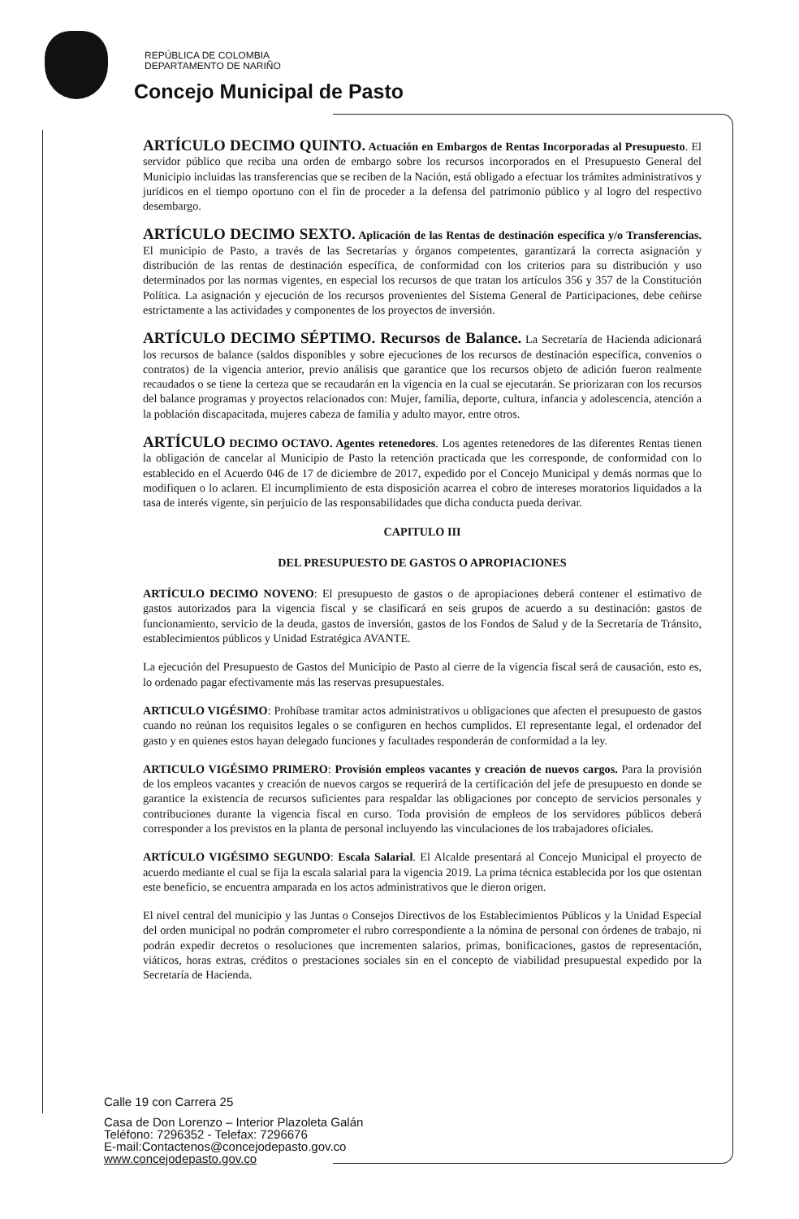REPÚBLICA DE COLOMBIA
DEPARTAMENTO DE NARIÑO
Concejo Municipal de Pasto
ARTÍCULO DECIMO QUINTO. Actuación en Embargos de Rentas Incorporadas al Presupuesto. El servidor público que reciba una orden de embargo sobre los recursos incorporados en el Presupuesto General del Municipio incluidas las transferencias que se reciben de la Nación, está obligado a efectuar los trámites administrativos y jurídicos en el tiempo oportuno con el fin de proceder a la defensa del patrimonio público y al logro del respectivo desembargo.
ARTÍCULO DECIMO SEXTO. Aplicación de las Rentas de destinación específica y/o Transferencias. El municipio de Pasto, a través de las Secretarías y órganos competentes, garantizará la correcta asignación y distribución de las rentas de destinación específica, de conformidad con los criterios para su distribución y uso determinados por las normas vigentes, en especial los recursos de que tratan los artículos 356 y 357 de la Constitución Política. La asignación y ejecución de los recursos provenientes del Sistema General de Participaciones, debe ceñirse estrictamente a las actividades y componentes de los proyectos de inversión.
ARTÍCULO DECIMO SÉPTIMO. Recursos de Balance. La Secretaría de Hacienda adicionará los recursos de balance (saldos disponibles y sobre ejecuciones de los recursos de destinación específica, convenios o contratos) de la vigencia anterior, previo análisis que garantice que los recursos objeto de adición fueron realmente recaudados o se tiene la certeza que se recaudarán en la vigencia en la cual se ejecutarán. Se priorizaran con los recursos del balance programas y proyectos relacionados con: Mujer, familia, deporte, cultura, infancia y adolescencia, atención a la población discapacitada, mujeres cabeza de familia y adulto mayor, entre otros.
ARTÍCULO DECIMO OCTAVO. Agentes retenedores. Los agentes retenedores de las diferentes Rentas tienen la obligación de cancelar al Municipio de Pasto la retención practicada que les corresponde, de conformidad con lo establecido en el Acuerdo 046 de 17 de diciembre de 2017, expedido por el Concejo Municipal y demás normas que lo modifiquen o lo aclaren. El incumplimiento de esta disposición acarrea el cobro de intereses moratorios liquidados a la tasa de interés vigente, sin perjuicio de las responsabilidades que dicha conducta pueda derivar.
CAPITULO III
DEL PRESUPUESTO DE GASTOS O APROPIACIONES
ARTÍCULO DECIMO NOVENO: El presupuesto de gastos o de apropiaciones deberá contener el estimativo de gastos autorizados para la vigencia fiscal y se clasificará en seis grupos de acuerdo a su destinación: gastos de funcionamiento, servicio de la deuda, gastos de inversión, gastos de los Fondos de Salud y de la Secretaría de Tránsito, establecimientos públicos y Unidad Estratégica AVANTE.
La ejecución del Presupuesto de Gastos del Municipio de Pasto al cierre de la vigencia fiscal será de causación, esto es, lo ordenado pagar efectivamente más las reservas presupuestales.
ARTICULO VIGÉSIMO: Prohíbase tramitar actos administrativos u obligaciones que afecten el presupuesto de gastos cuando no reúnan los requisitos legales o se configuren en hechos cumplidos. El representante legal, el ordenador del gasto y en quienes estos hayan delegado funciones y facultades responderán de conformidad a la ley.
ARTICULO VIGÉSIMO PRIMERO: Provisión empleos vacantes y creación de nuevos cargos. Para la provisión de los empleos vacantes y creación de nuevos cargos se requerirá de la certificación del jefe de presupuesto en donde se garantice la existencia de recursos suficientes para respaldar las obligaciones por concepto de servicios personales y contribuciones durante la vigencia fiscal en curso. Toda provisión de empleos de los servidores públicos deberá corresponder a los previstos en la planta de personal incluyendo las vinculaciones de los trabajadores oficiales.
ARTÍCULO VIGÉSIMO SEGUNDO: Escala Salarial. El Alcalde presentará al Concejo Municipal el proyecto de acuerdo mediante el cual se fija la escala salarial para la vigencia 2019. La prima técnica establecida por los que ostentan este beneficio, se encuentra amparada en los actos administrativos que le dieron origen.
El nivel central del municipio y las Juntas o Consejos Directivos de los Establecimientos Públicos y la Unidad Especial del orden municipal no podrán comprometer el rubro correspondiente a la nómina de personal con órdenes de trabajo, ni podrán expedir decretos o resoluciones que incrementen salarios, primas, bonificaciones, gastos de representación, viáticos, horas extras, créditos o prestaciones sociales sin en el concepto de viabilidad presupuestal expedido por la Secretaría de Hacienda.
Calle 19 con Carrera 25
Casa de Don Lorenzo – Interior Plazoleta Galán
Teléfono: 7296352 - Telefax: 7296676
E-mail:Contactenos@concejodepasto.gov.co
www.concejodepasto.gov.co